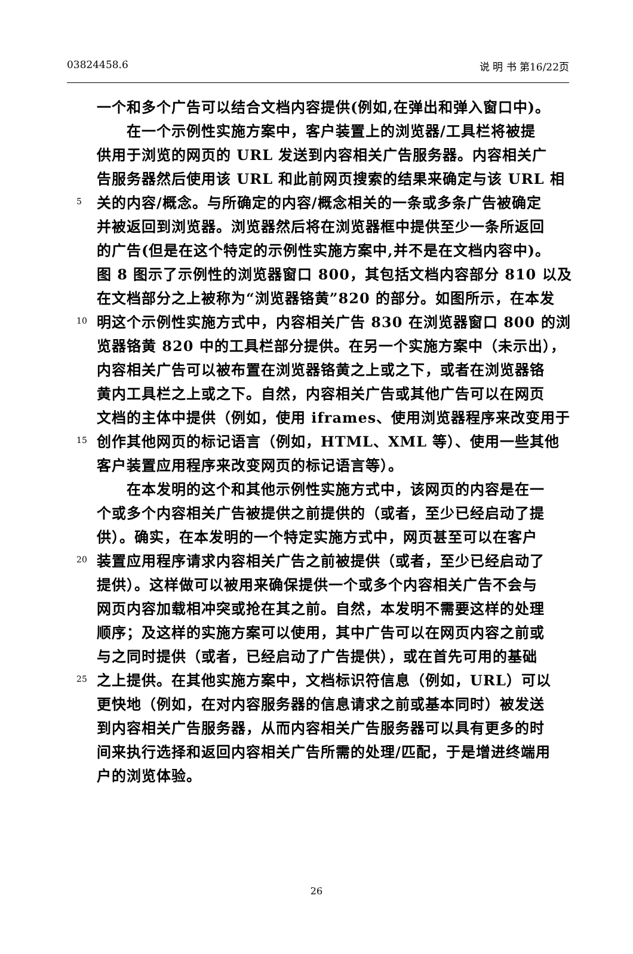03824458.6 说 明 书 第16/22页
一个和多个广告可以结合文档内容提供(例如,在弹出和弹入窗口中)。
  在一个示例性实施方案中，客户装置上的浏览器/工具栏将被提
供用于浏览的网页的 URL 发送到内容相关广告服务器。内容相关广
告服务器然后使用该 URL 和此前网页搜索的结果来确定与该 URL 相
5 关的内容/概念。与所确定的内容/概念相关的一条或多条广告被确定
并被返回到浏览器。浏览器然后将在浏览器框中提供至少一条所返回
的广告(但是在这个特定的示例性实施方案中,并不是在文档内容中)。
图 8 图示了示例性的浏览器窗口 800，其包括文档内容部分 810 以及
在文档部分之上被称为“浏览器铬黄”820 的部分。如图所示，在本发
10 明这个示例性实施方式中，内容相关广告 830 在浏览器窗口 800 的浏
览器铬黄 820 中的工具栏部分提供。在另一个实施方案中（未示出），
内容相关广告可以被布置在浏览器铬黄之上或之下，或者在浏览器铬
黄内工具栏之上或之下。自然，内容相关广告或其他广告可以在网页
文档的主体中提供（例如，使用 iframes、使用浏览器程序来改变用于
15 创作其他网页的标记语言（例如，HTML、XML 等）、使用一些其他
客户装置应用程序来改变网页的标记语言等）。
  在本发明的这个和其他示例性实施方式中，该网页的内容是在一
个或多个内容相关广告被提供之前提供的（或者，至少已经启动了提
供）。确实，在本发明的一个特定实施方式中，网页甚至可以在客户
20 装置应用程序请求内容相关广告之前被提供（或者，至少已经启动了
提供）。这样做可以被用来确保提供一个或多个内容相关广告不会与
网页内容加载相冲突或抢在其之前。自然，本发明不需要这样的处理
顺序；及这样的实施方案可以使用，其中广告可以在网页内容之前或
与之同时提供（或者，已经启动了广告提供），或在首先可用的基础
25 之上提供。在其他实施方案中，文档标识符信息（例如，URL）可以
更快地（例如，在对内容服务器的信息请求之前或基本同时）被发送
到内容相关广告服务器，从而内容相关广告服务器可以具有更多的时
间来执行选择和返回内容相关广告所需的处理/匹配，于是增进终端用
户的浏览体验。
26